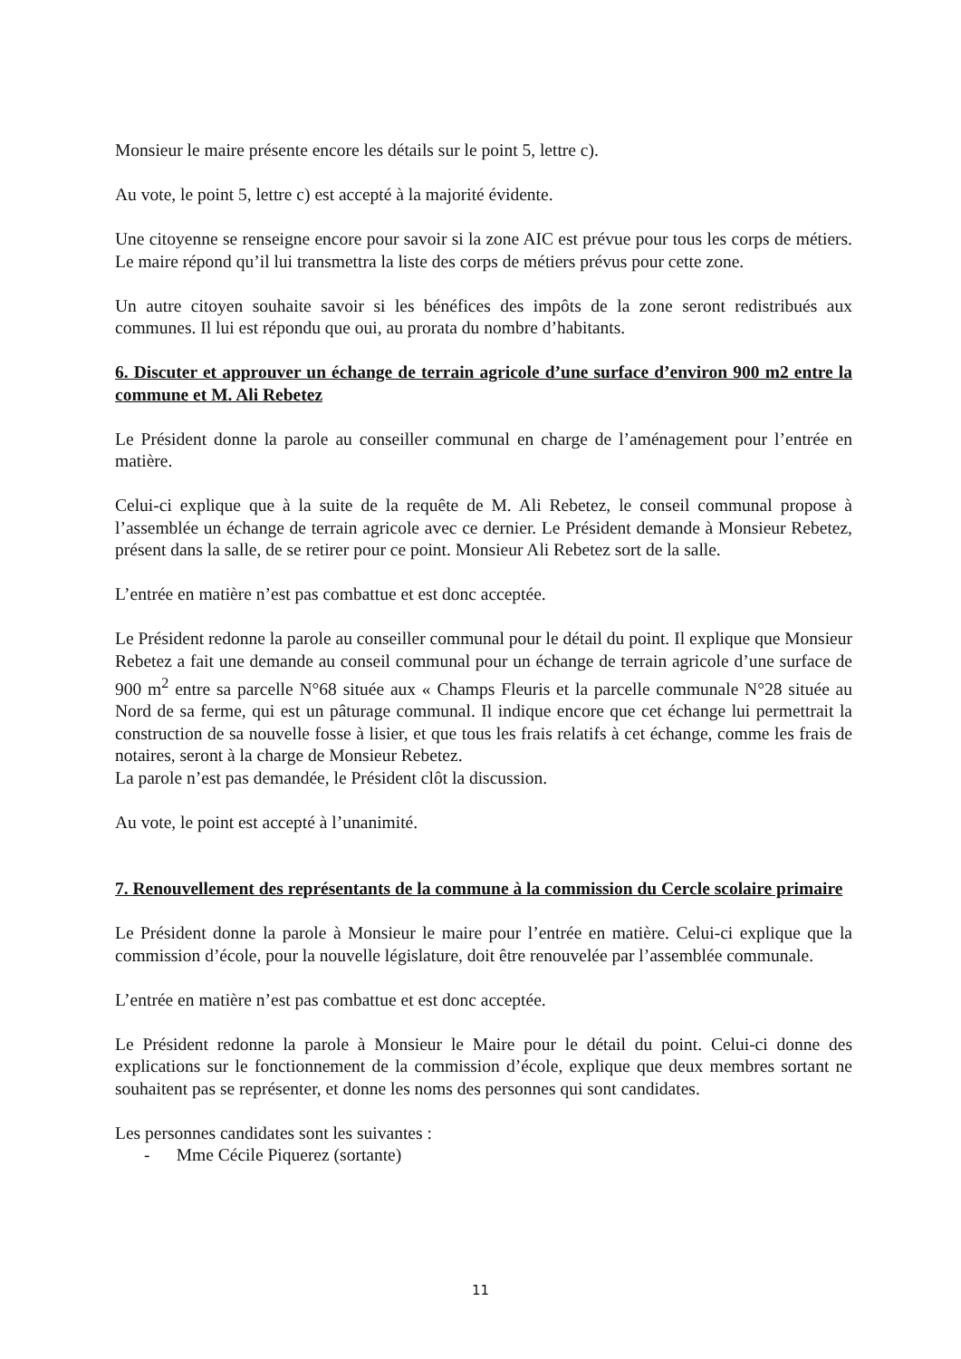Monsieur le maire présente encore les détails sur le point 5, lettre c).
Au vote, le point 5, lettre c) est accepté à la majorité évidente.
Une citoyenne se renseigne encore pour savoir si la zone AIC est prévue pour tous les corps de métiers. Le maire répond qu’il lui transmettra la liste des corps de métiers prévus pour cette zone.
Un autre citoyen souhaite savoir si les bénéfices des impôts de la zone seront redistribués aux communes. Il lui est répondu que oui, au prorata du nombre d’habitants.
6. Discuter et approuver un échange de terrain agricole d’une surface d’environ 900 m2 entre la commune et M. Ali Rebetez
Le Président donne la parole au conseiller communal en charge de l’aménagement pour l’entrée en matière.
Celui-ci explique que à la suite de la requête de M. Ali Rebetez, le conseil communal propose à l’assemblée un échange de terrain agricole avec ce dernier. Le Président demande à Monsieur Rebetez, présent dans la salle, de se retirer pour ce point. Monsieur Ali Rebetez sort de la salle.
L’entrée en matière n’est pas combattue et est donc acceptée.
Le Président redonne la parole au conseiller communal pour le détail du point. Il explique que Monsieur Rebetez a fait une demande au conseil communal pour un échange de terrain agricole d’une surface de 900 m<sup>2</sup> entre sa parcelle N°68 située aux « Champs Fleuris et la parcelle communale N°28 située au Nord de sa ferme, qui est un pâturage communal. Il indique encore que cet échange lui permettrait la construction de sa nouvelle fosse à lisier, et que tous les frais relatifs à cet échange, comme les frais de notaires, seront à la charge de Monsieur Rebetez.
La parole n’est pas demandée, le Président clôt la discussion.
Au vote, le point est accepté à l’unanimité.
7. Renouvellement des représentants de la commune à la commission du Cercle scolaire primaire
Le Président donne la parole à Monsieur le maire pour l’entrée en matière. Celui-ci explique que la commission d’école, pour la nouvelle législature, doit être renouvelée par l’assemblée communale.
L’entrée en matière n’est pas combattue et est donc acceptée.
Le Président redonne la parole à Monsieur le Maire pour le détail du point. Celui-ci donne des explications sur le fonctionnement de la commission d’école, explique que deux membres sortant ne souhaitent pas se représenter, et donne les noms des personnes qui sont candidates.
Les personnes candidates sont les suivantes :
- Mme Cécile Piquerez (sortante)
11